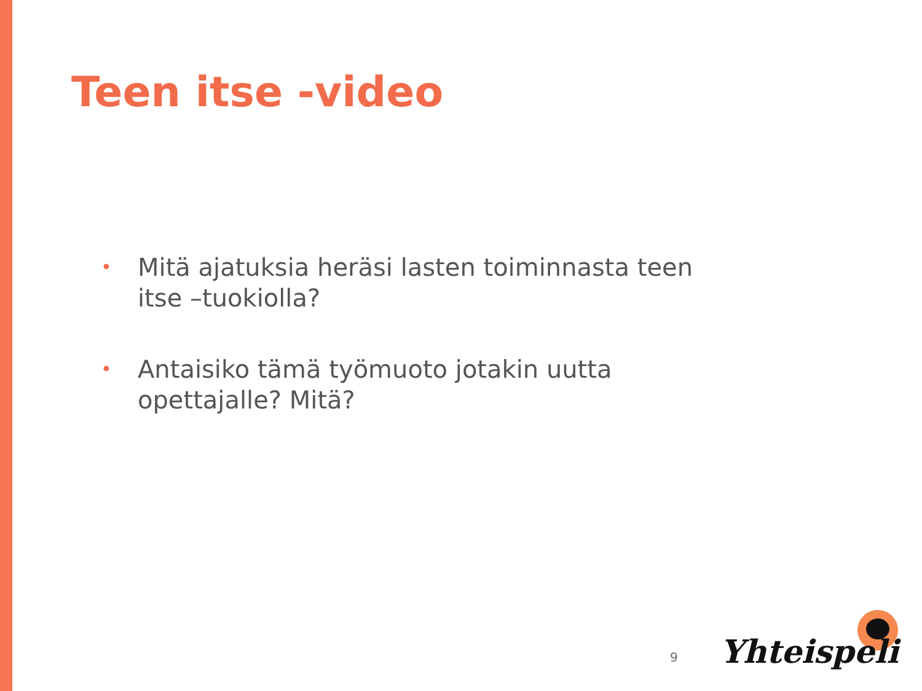Teen itse -video
• Mitä ajatuksia heräsi lasten toiminnasta teen itse –tuokiolla?
• Antaisiko tämä työmuoto jotakin uutta opettajalle? Mitä?
9 Yhteispeli